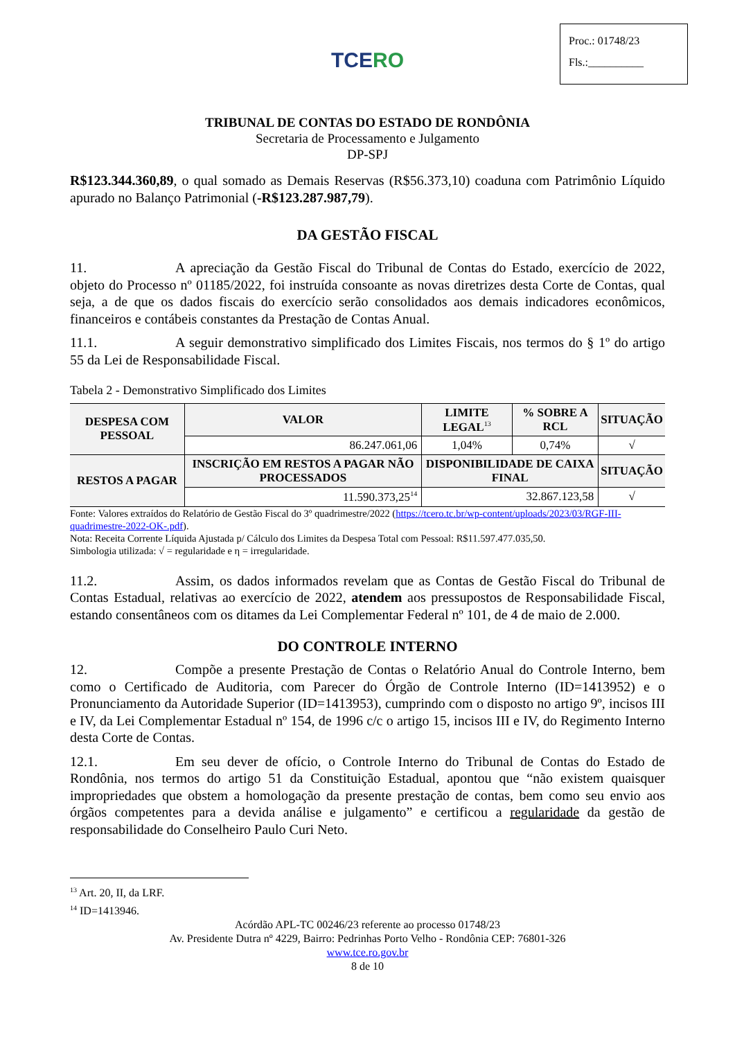Proc.: 01748/23
Fls.:__________
TCERO
TRIBUNAL DE CONTAS DO ESTADO DE RONDÔNIA
Secretaria de Processamento e Julgamento
DP-SPJ
R$123.344.360,89, o qual somado as Demais Reservas (R$56.373,10) coaduna com Patrimônio Líquido apurado no Balanço Patrimonial (-R$123.287.987,79).
DA GESTÃO FISCAL
11. A apreciação da Gestão Fiscal do Tribunal de Contas do Estado, exercício de 2022, objeto do Processo nº 01185/2022, foi instruída consoante as novas diretrizes desta Corte de Contas, qual seja, a de que os dados fiscais do exercício serão consolidados aos demais indicadores econômicos, financeiros e contábeis constantes da Prestação de Contas Anual.
11.1. A seguir demonstrativo simplificado dos Limites Fiscais, nos termos do § 1º do artigo 55 da Lei de Responsabilidade Fiscal.
Tabela 2 - Demonstrativo Simplificado dos Limites
| DESPESA COM PESSOAL | VALOR | LIMITE LEGAL<sup>13</sup> | % SOBRE A RCL | SITUAÇÃO |
| --- | --- | --- | --- | --- |
| | 86.247.061,06 | 1,04% | 0,74% | √ |
| RESTOS A PAGAR | INSCRIÇÃO EM RESTOS A PAGAR NÃO PROCESSADOS | DISPONIBILIDADE DE CAIXA FINAL | | SITUAÇÃO |
| | 11.590.373,25<sup>14</sup> | 32.867.123,58 | | √ |
Fonte: Valores extraídos do Relatório de Gestão Fiscal do 3º quadrimestre/2022 (https://tcero.tc.br/wp-content/uploads/2023/03/RGF-III-quadrimestre-2022-OK-.pdf).
Nota: Receita Corrente Líquida Ajustada p/ Cálculo dos Limites da Despesa Total com Pessoal: R$11.597.477.035,50.
Simbologia utilizada: √ = regularidade e η = irregularidade.
11.2. Assim, os dados informados revelam que as Contas de Gestão Fiscal do Tribunal de Contas Estadual, relativas ao exercício de 2022, atendem aos pressupostos de Responsabilidade Fiscal, estando consentâneos com os ditames da Lei Complementar Federal nº 101, de 4 de maio de 2.000.
DO CONTROLE INTERNO
12. Compõe a presente Prestação de Contas o Relatório Anual do Controle Interno, bem como o Certificado de Auditoria, com Parecer do Órgão de Controle Interno (ID=1413952) e o Pronunciamento da Autoridade Superior (ID=1413953), cumprindo com o disposto no artigo 9º, incisos III e IV, da Lei Complementar Estadual nº 154, de 1996 c/c o artigo 15, incisos III e IV, do Regimento Interno desta Corte de Contas.
12.1. Em seu dever de ofício, o Controle Interno do Tribunal de Contas do Estado de Rondônia, nos termos do artigo 51 da Constituição Estadual, apontou que “não existem quaisquer impropriedades que obstem a homologação da presente prestação de contas, bem como seu envio aos órgãos competentes para a devida análise e julgamento” e certificou a regularidade da gestão de responsabilidade do Conselheiro Paulo Curi Neto.
<sup>13</sup> Art. 20, II, da LRF.
<sup>14</sup> ID=1413946.
Acórdão APL-TC 00246/23 referente ao processo 01748/23
Av. Presidente Dutra nº 4229, Bairro: Pedrinhas Porto Velho - Rondônia CEP: 76801-326
www.tce.ro.gov.br
8 de 10